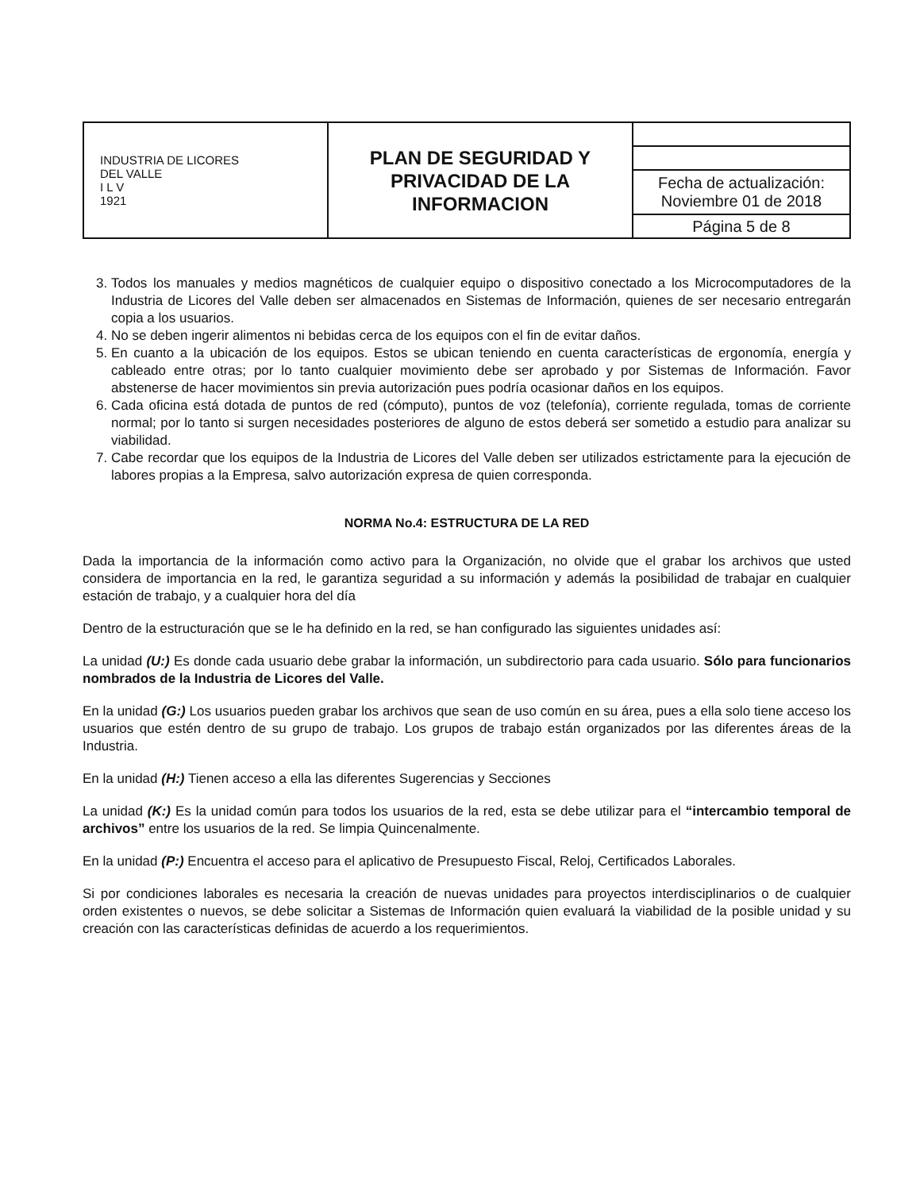| INDUSTRIA DE LICORES DEL VALLE I L V 1921 | PLAN DE SEGURIDAD Y PRIVACIDAD DE LA INFORMACION | |
| | | Fecha de actualización: Noviembre 01 de 2018 |
| | | Página 5 de 8 |
3. Todos los manuales y medios magnéticos de cualquier equipo o dispositivo conectado a los Microcomputadores de la Industria de Licores del Valle deben ser almacenados en Sistemas de Información, quienes de ser necesario entregarán copia a los usuarios.
4. No se deben ingerir alimentos ni bebidas cerca de los equipos con el fin de evitar daños.
5. En cuanto a la ubicación de los equipos. Estos se ubican teniendo en cuenta características de ergonomía, energía y cableado entre otras; por lo tanto cualquier movimiento debe ser aprobado y por Sistemas de Información. Favor abstenerse de hacer movimientos sin previa autorización pues podría ocasionar daños en los equipos.
6. Cada oficina está dotada de puntos de red (cómputo), puntos de voz (telefonía), corriente regulada, tomas de corriente normal; por lo tanto si surgen necesidades posteriores de alguno de estos deberá ser sometido a estudio para analizar su viabilidad.
7. Cabe recordar que los equipos de la Industria de Licores del Valle deben ser utilizados estrictamente para la ejecución de labores propias a la Empresa, salvo autorización expresa de quien corresponda.
NORMA No.4: ESTRUCTURA DE LA RED
Dada la importancia de la información como activo para la Organización, no olvide que el grabar los archivos que usted considera de importancia en la red, le garantiza seguridad a su información y además la posibilidad de trabajar en cualquier estación de trabajo, y a cualquier hora del día
Dentro de la estructuración que se le ha definido en la red, se han configurado las siguientes unidades así:
La unidad (U:) Es donde cada usuario debe grabar la información, un subdirectorio para cada usuario. Sólo para funcionarios nombrados de la Industria de Licores del Valle.
En la unidad (G:) Los usuarios pueden grabar los archivos que sean de uso común en su área, pues a ella solo tiene acceso los usuarios que estén dentro de su grupo de trabajo. Los grupos de trabajo están organizados por las diferentes áreas de la Industria.
En la unidad (H:) Tienen acceso a ella las diferentes Sugerencias y Secciones
La unidad (K:) Es la unidad común para todos los usuarios de la red, esta se debe utilizar para el “intercambio temporal de archivos” entre los usuarios de la red. Se limpia Quincenalmente.
En la unidad (P:) Encuentra el acceso para el aplicativo de Presupuesto Fiscal, Reloj, Certificados Laborales.
Si por condiciones laborales es necesaria la creación de nuevas unidades para proyectos interdisciplinarios o de cualquier orden existentes o nuevos, se debe solicitar a Sistemas de Información quien evaluará la viabilidad de la posible unidad y su creación con las características definidas de acuerdo a los requerimientos.